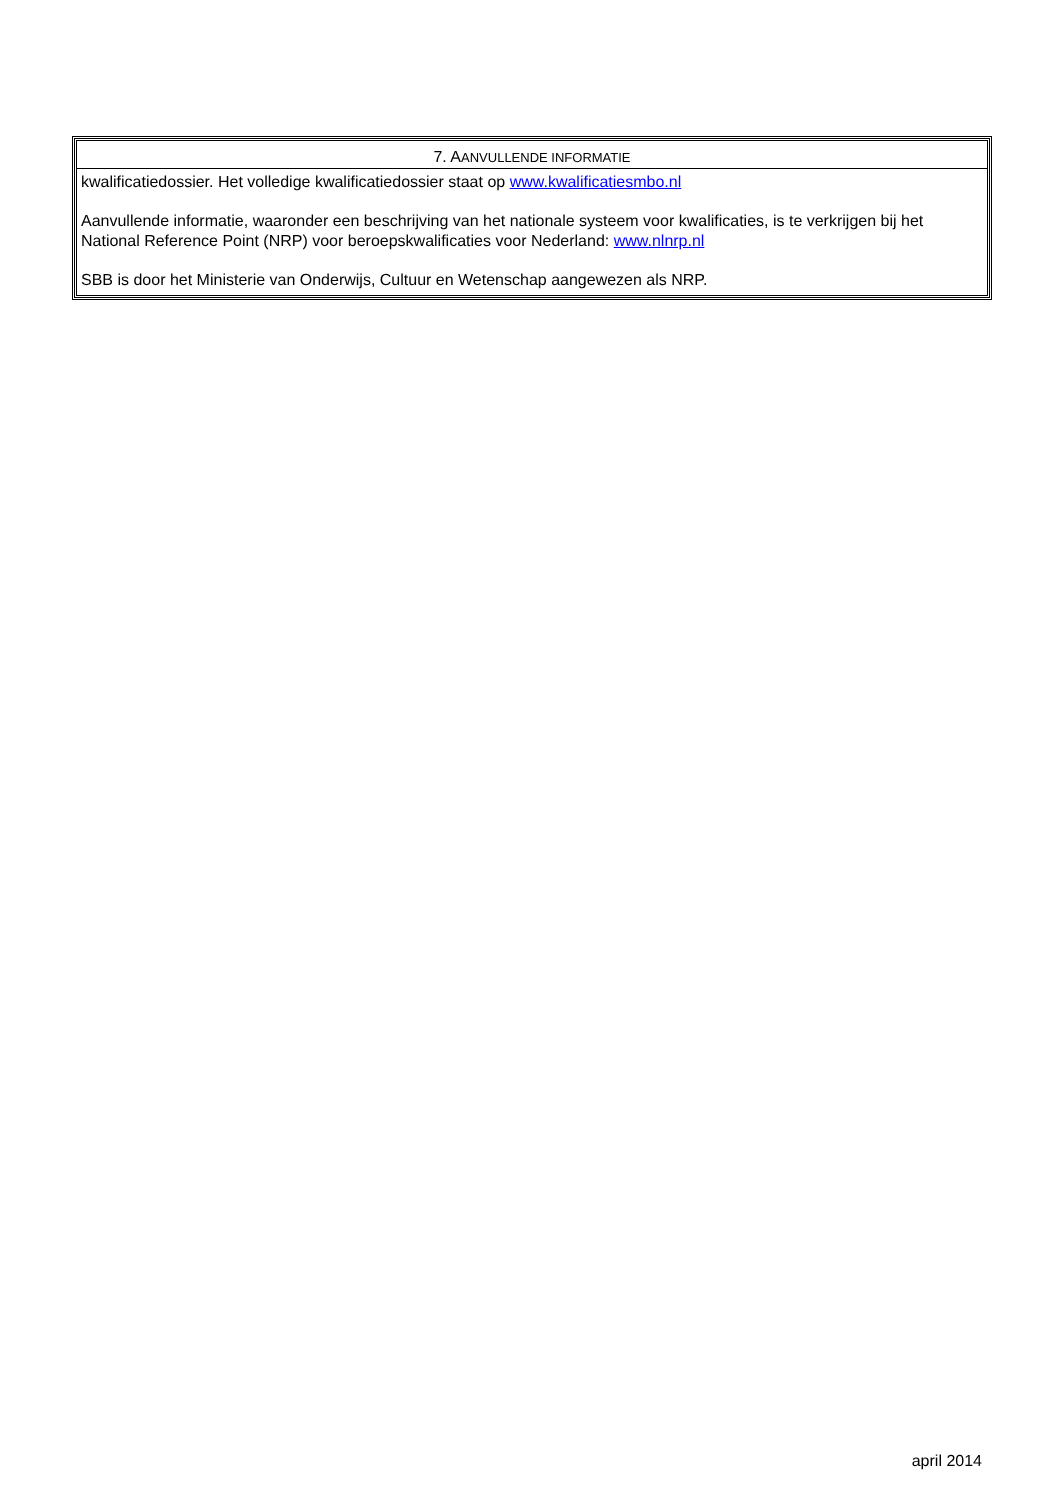7. AANVULLENDE INFORMATIE
kwalificatiedossier. Het volledige kwalificatiedossier staat op www.kwalificatiesmbo.nl
Aanvullende informatie, waaronder een beschrijving van het nationale systeem voor kwalificaties, is te verkrijgen bij het National Reference Point (NRP) voor beroepskwalificaties voor Nederland: www.nlnrp.nl
SBB is door het Ministerie van Onderwijs, Cultuur en Wetenschap aangewezen als NRP.
april 2014